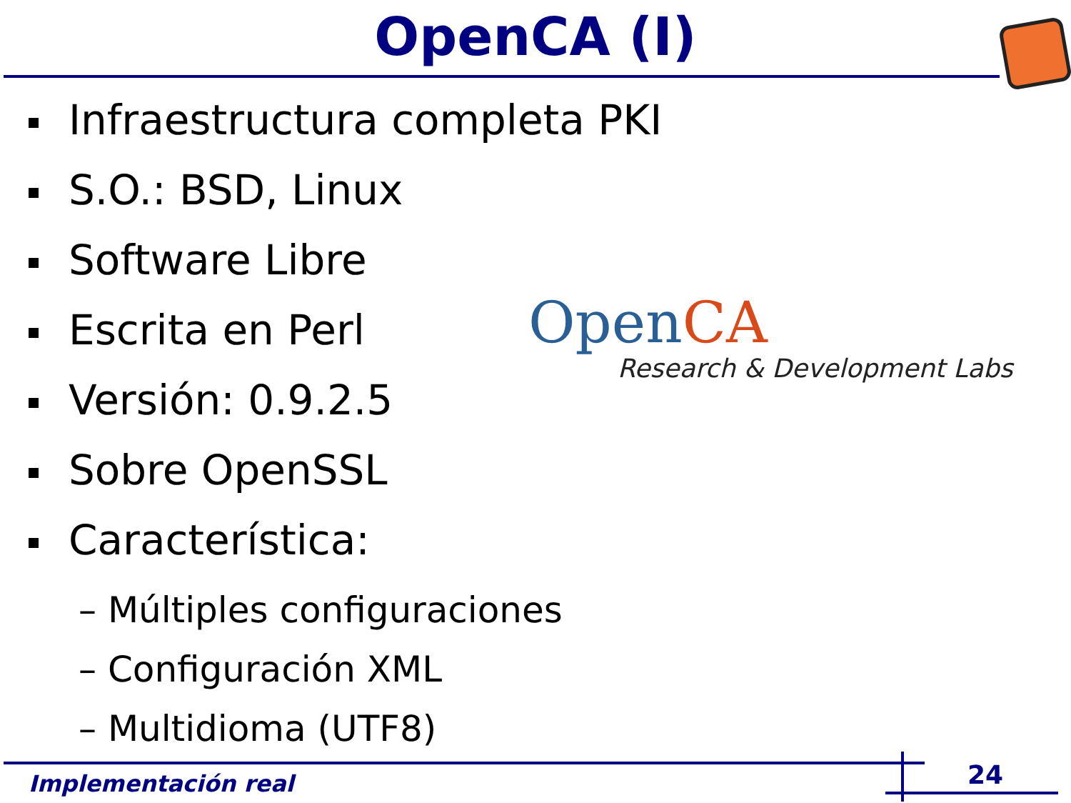OpenCA (I)
Infraestructura completa PKI
S.O.: BSD, Linux
Software Libre
Escrita en Perl
Versión: 0.9.2.5
Sobre OpenSSL
Característica:
– Múltiples configuraciones
– Configuración XML
– Multidioma (UTF8)
Open CA
Research & Development Labs
Implementación real 24